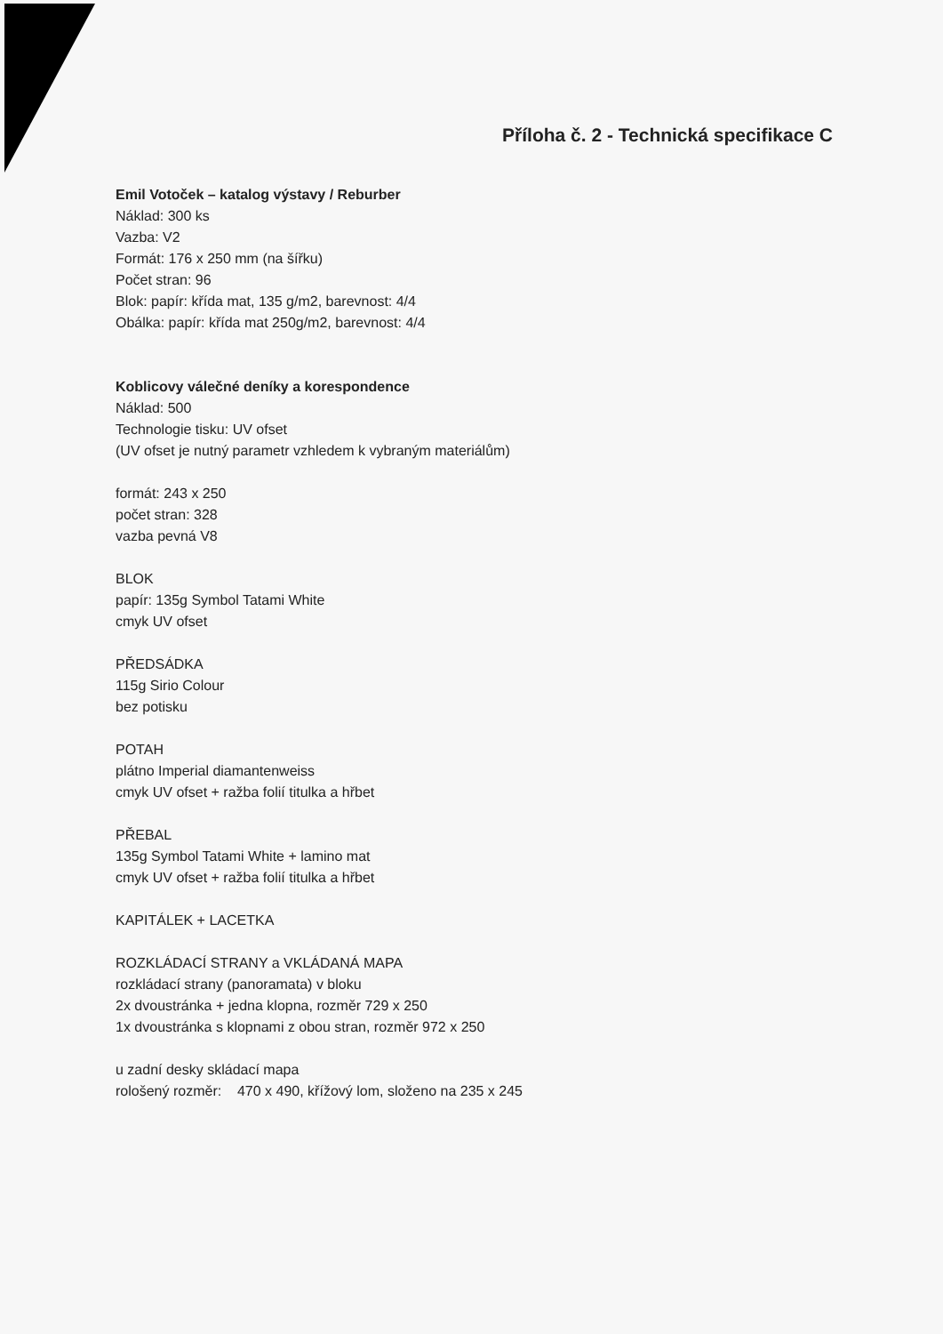Příloha č. 2 - Technická specifikace C
Emil Votoček – katalog výstavy / Reburber
Náklad: 300 ks
Vazba: V2
Formát: 176 x 250 mm (na šířku)
Počet stran: 96
Blok: papír: křída mat, 135 g/m2, barevnost: 4/4
Obálka: papír: křída mat 250g/m2, barevnost: 4/4
Koblicovy válečné deníky a korespondence
Náklad: 500
Technologie tisku: UV ofset
(UV ofset je nutný parametr vzhledem k vybraným materiálům)
formát: 243 x 250
počet stran: 328
vazba pevná V8
BLOK
papír: 135g Symbol Tatami White
cmyk UV ofset
PŘEDSÁDKA
115g Sirio Colour
bez potisku
POTAH
plátno Imperial diamantenweiss
cmyk UV ofset + ražba folií titulka a hřbet
PŘEBAL
135g Symbol Tatami White + lamino mat
cmyk UV ofset + ražba folií titulka a hřbet
KAPITÁLEK + LACETKA
ROZKLÁDACÍ STRANY a VKLÁDANÁ MAPA
rozkládací strany (panoramata) v bloku
2x dvoustránka + jedna klopna, rozměr 729 x 250
1x dvoustránka s klopnami z obou stran, rozměr 972 x 250
u zadní desky skládací mapa
rološený rozměr: 470 x 490, křížový lom, složeno na 235 x 245